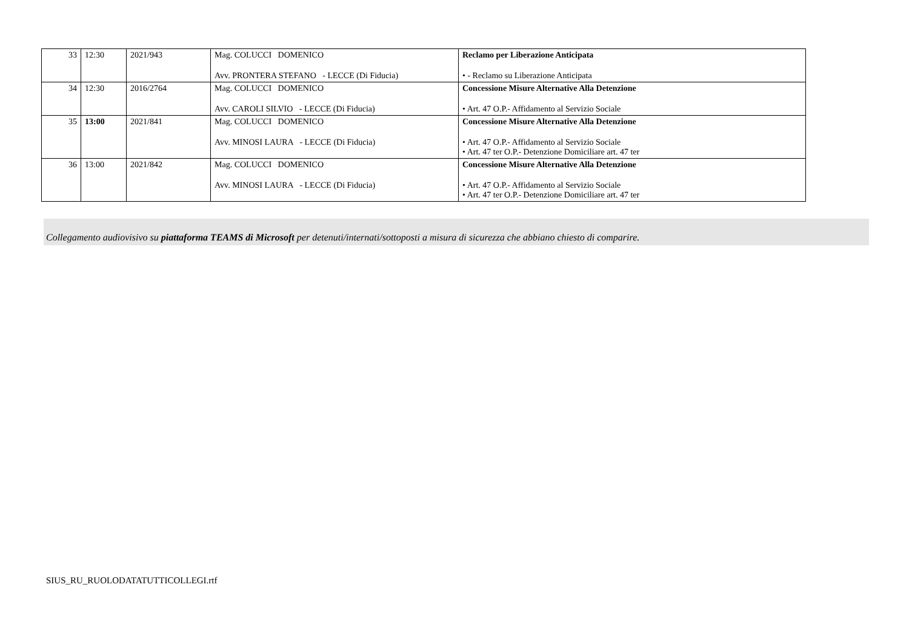| 33 | 12:30 | 2021/943 | Mag. COLUCCI DOMENICO Avv. PRONTERA STEFANO - LECCE (Di Fiducia) | Reclamo per Liberazione Anticipata • - Reclamo su Liberazione Anticipata |
| 34 | 12:30 | 2016/2764 | Mag. COLUCCI DOMENICO Avv. CAROLI SILVIO - LECCE (Di Fiducia) | Concessione Misure Alternative Alla Detenzione • Art. 47 O.P.- Affidamento al Servizio Sociale |
| 35 | 13:00 | 2021/841 | Mag. COLUCCI DOMENICO Avv. MINOSI LAURA - LECCE (Di Fiducia) | Concessione Misure Alternative Alla Detenzione • Art. 47 O.P.- Affidamento al Servizio Sociale • Art. 47 ter O.P.- Detenzione Domiciliare art. 47 ter |
| 36 | 13:00 | 2021/842 | Mag. COLUCCI DOMENICO Avv. MINOSI LAURA - LECCE (Di Fiducia) | Concessione Misure Alternative Alla Detenzione • Art. 47 O.P.- Affidamento al Servizio Sociale • Art. 47 ter O.P.- Detenzione Domiciliare art. 47 ter |
Collegamento audiovisivo su piattaforma TEAMS di Microsoft per detenuti/internati/sottoposti a misura di sicurezza che abbiano chiesto di comparire.
SIUS_RU_RUOLODATATUTTICOLLEGI.rtf